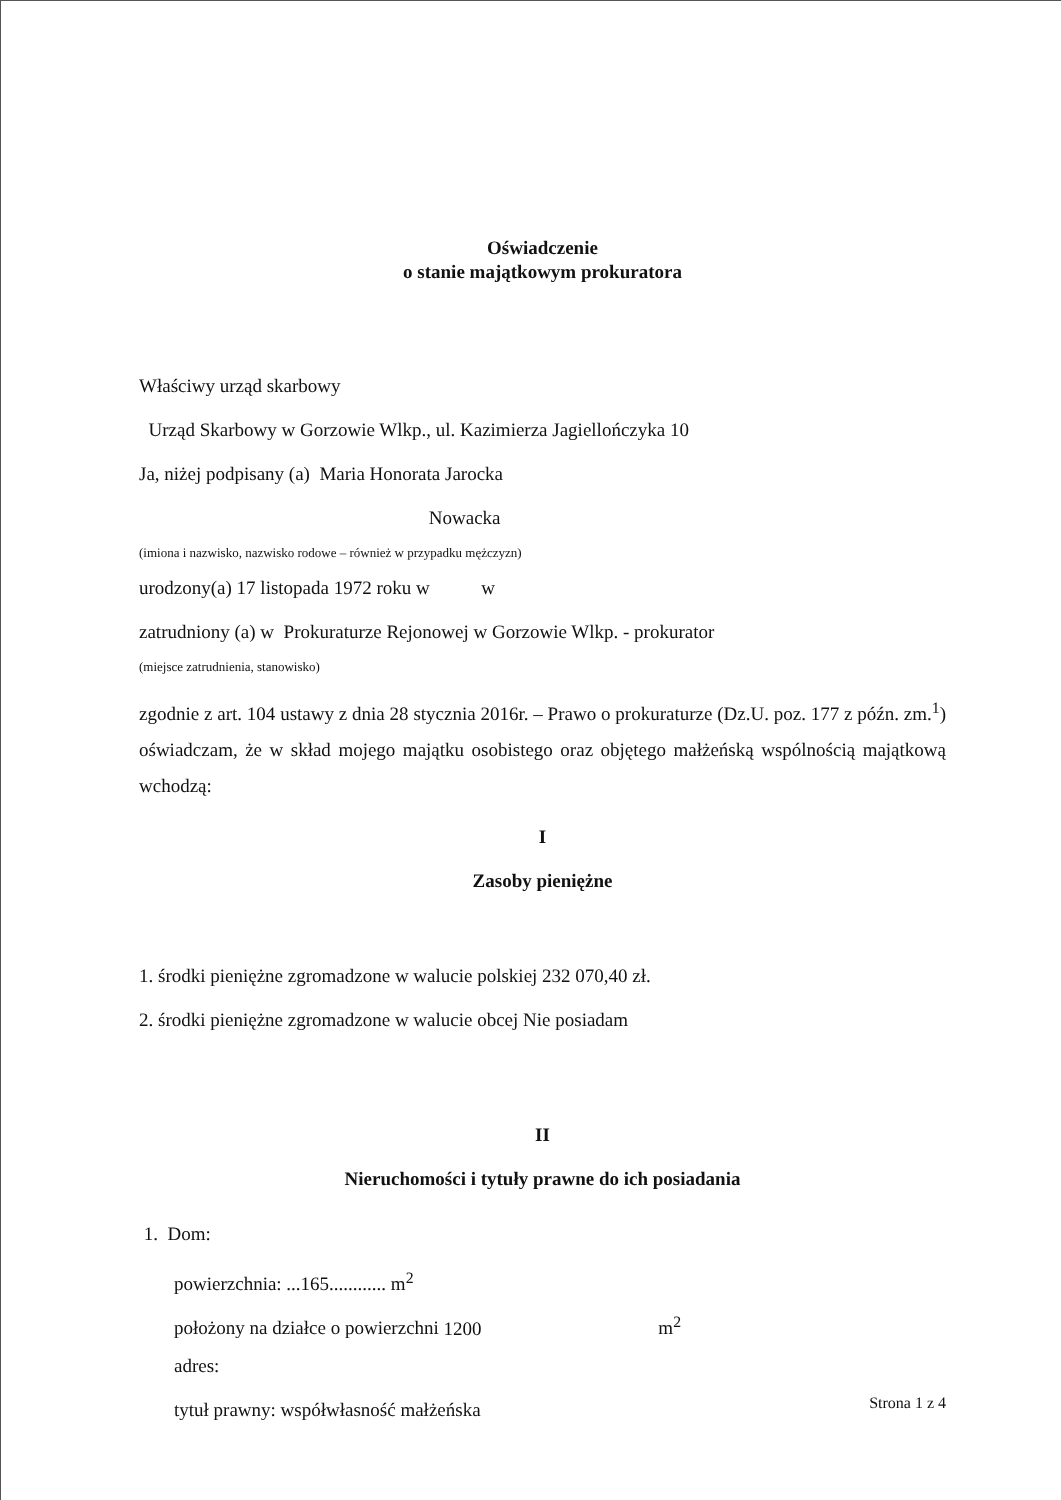Oświadczenie
o stanie majątkowym prokuratora
Właściwy urząd skarbowy
Urząd Skarbowy w Gorzowie Wlkp., ul. Kazimierza Jagiellończyka 10
Ja, niżej podpisany (a) Maria Honorata Jarocka
Nowacka
(imiona i nazwisko, nazwisko rodowe – również w przypadku mężczyzn)
urodzony(a) 17 listopada 1972 roku w w
zatrudniony (a) w Prokuraturze Rejonowej w Gorzowie Wlkp. - prokurator
(miejsce zatrudnienia, stanowisko)
zgodnie z art. 104 ustawy z dnia 28 stycznia 2016r. – Prawo o prokuraturze (Dz.U. poz. 177 z późn. zm.<sup>1</sup>) oświadczam, że w skład mojego majątku osobistego oraz objętego małżeńską wspólnością majątkową wchodzą:
I
Zasoby pieniężne
1. środki pieniężne zgromadzone w walucie polskiej 232 070,40 zł.
2. środki pieniężne zgromadzone w walucie obcej Nie posiadam
II
Nieruchomości i tytuły prawne do ich posiadania
1. Dom:
powierzchnia: ...165............ m<sup>2</sup>
położony na działce o powierzchni 1200 m<sup>2</sup>
adres:
tytuł prawny: współwłasność małżeńska
Strona 1 z 4